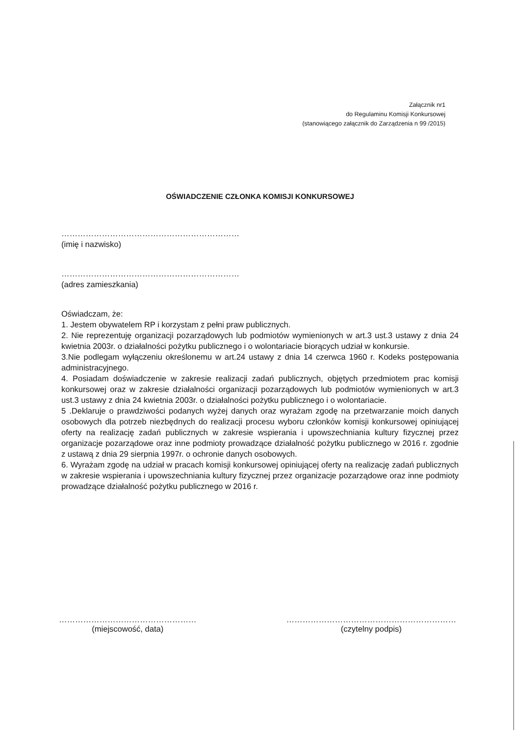Załącznik nr1
do Regulaminu Komisji Konkursowej
(stanowiącego załącznik do Zarządzenia n 99 /2015)
OŚWIADCZENIE CZŁONKA KOMISJI KONKURSOWEJ
…………………………………………………………
(imię i nazwisko)
…………………………………………………………
(adres zamieszkania)
Oświadczam, że:
1. Jestem obywatelem RP i korzystam z pełni praw publicznych.
2. Nie reprezentuję organizacji pozarządowych lub podmiotów wymienionych w art.3 ust.3 ustawy z dnia 24 kwietnia 2003r. o działalności pożytku publicznego i o wolontariacie biorących udział w konkursie.
3.Nie podlegam wyłączeniu określonemu w art.24 ustawy z dnia 14 czerwca 1960 r. Kodeks postępowania administracyjnego.
4. Posiadam doświadczenie w zakresie realizacji zadań publicznych, objętych przedmiotem prac komisji konkursowej oraz w zakresie działalności organizacji pozarządowych lub podmiotów wymienionych w art.3 ust.3 ustawy z dnia 24 kwietnia 2003r. o działalności pożytku publicznego i o wolontariacie.
5 .Deklaruje o prawdziwości podanych wyżej danych oraz wyrażam zgodę na przetwarzanie moich danych osobowych dla potrzeb niezbędnych do realizacji procesu wyboru członków komisji konkursowej opiniującej oferty na realizację zadań publicznych w zakresie wspierania i upowszechniania kultury fizycznej przez organizacje pozarządowe oraz inne podmioty prowadzące działalność pożytku publicznego w 2016 r. zgodnie z ustawą z dnia 29 sierpnia 1997r. o ochronie danych osobowych.
6. Wyrażam zgodę na udział w pracach komisji konkursowej opiniującej oferty na realizację zadań publicznych w zakresie wspierania i upowszechniania kultury fizycznej przez organizacje pozarządowe oraz inne podmioty prowadzące działalność pożytku publicznego w 2016 r.
……………………………………………
(miejscowość, data)
………………………………………………………
(czytelny podpis)